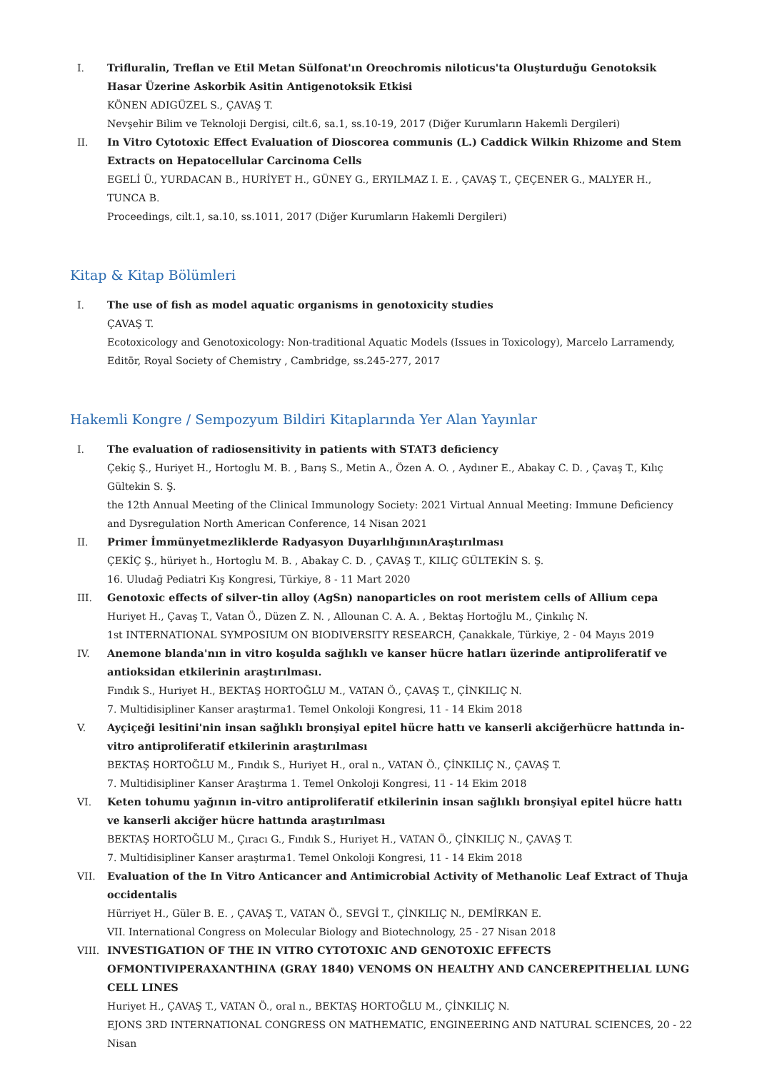I. Trifluralin, Treflan ve Etil Metan Sülfonat'ın Oreochromis niloticus'ta Oluşturduğu Genotoksik Hasar Üzerine Askorbik Asitin Antigenotoksik Etkisi
KÖNEN ADIGÜZEL S., ÇAVAŞ T.
Nevşehir Bilim ve Teknoloji Dergisi, cilt.6, sa.1, ss.10-19, 2017 (Diğer Kurumların Hakemli Dergileri)
II. In Vitro Cytotoxic Effect Evaluation of Dioscorea communis (L.) Caddick Wilkin Rhizome and Stem Extracts on Hepatocellular Carcinoma Cells
EGELİ Ü., YURDACAN B., HURİYET H., GÜNEY G., ERYILMAZ I. E. , ÇAVAŞ T., ÇEÇENER G., MALYER H., TUNCA B.
Proceedings, cilt.1, sa.10, ss.1011, 2017 (Diğer Kurumların Hakemli Dergileri)
Kitap & Kitap Bölümleri
I. The use of fish as model aquatic organisms in genotoxicity studies
ÇAVAŞ T.
Ecotoxicology and Genotoxicology: Non-traditional Aquatic Models (Issues in Toxicology), Marcelo Larramendy, Editör, Royal Society of Chemistry , Cambridge, ss.245-277, 2017
Hakemli Kongre / Sempozyum Bildiri Kitaplarında Yer Alan Yayınlar
I. The evaluation of radiosensitivity in patients with STAT3 deficiency
Çekiç Ş., Huriyet H., Hortoglu M. B. , Barış S., Metin A., Özen A. O. , Aydıner E., Abakay C. D. , Çavaş T., Kılıç Gültekin S. Ş.
the 12th Annual Meeting of the Clinical Immunology Society: 2021 Virtual Annual Meeting: Immune Deficiency and Dysregulation North American Conference, 14 Nisan 2021
II. Primer İmmünyetmezliklerde Radyasyon DuyarlılığınınAraştırılması
ÇEKİÇ Ş., hüriyet h., Hortoglu M. B. , Abakay C. D. , ÇAVAŞ T., KILIÇ GÜLTEKİN S. Ş.
16. Uludağ Pediatri Kış Kongresi, Türkiye, 8 - 11 Mart 2020
III. Genotoxic effects of silver-tin alloy (AgSn) nanoparticles on root meristem cells of Allium cepa
Huriyet H., Çavaş T., Vatan Ö., Düzen Z. N. , Allounan C. A. A. , Bektaş Hortoğlu M., Çinkılıç N.
1st INTERNATIONAL SYMPOSIUM ON BIODIVERSITY RESEARCH, Çanakkale, Türkiye, 2 - 04 Mayıs 2019
IV. Anemone blanda'nın in vitro koşulda sağlıklı ve kanser hücre hatları üzerinde antiproliferatif ve antioksidan etkilerinin araştırılması.
Fındık S., Huriyet H., BEKTAŞ HORTOĞLU M., VATAN Ö., ÇAVAŞ T., ÇİNKILIÇ N.
7. Multidisipliner Kanser araştırma1. Temel Onkoloji Kongresi, 11 - 14 Ekim 2018
V. Ayçiçeği lesitini'nin insan sağlıklı bronşiyal epitel hücre hattı ve kanserli akciğerhücre hattında in-vitro antiproliferatif etkilerinin araştırılması
BEKTAŞ HORTOĞLU M., Fındık S., Huriyet H., oral n., VATAN Ö., ÇİNKILIÇ N., ÇAVAŞ T.
7. Multidisipliner Kanser Araştırma 1. Temel Onkoloji Kongresi, 11 - 14 Ekim 2018
VI. Keten tohumu yağının in-vitro antiproliferatif etkilerinin insan sağlıklı bronşiyal epitel hücre hattı ve kanserli akciğer hücre hattında araştırılması
BEKTAŞ HORTOĞLU M., Çıracı G., Fındık S., Huriyet H., VATAN Ö., ÇİNKILIÇ N., ÇAVAŞ T.
7. Multidisipliner Kanser araştırma1. Temel Onkoloji Kongresi, 11 - 14 Ekim 2018
VII. Evaluation of the In Vitro Anticancer and Antimicrobial Activity of Methanolic Leaf Extract of Thuja occidentalis
Hürriyet H., Güler B. E. , ÇAVAŞ T., VATAN Ö., SEVGİ T., ÇİNKILIÇ N., DEMİRKAN E.
VII. International Congress on Molecular Biology and Biotechnology, 25 - 27 Nisan 2018
VIII. INVESTIGATION OF THE IN VITRO CYTOTOXIC AND GENOTOXIC EFFECTS OFMONTIVIPERAXANTHINA (GRAY 1840) VENOMS ON HEALTHY AND CANCEREPITHELIAL LUNG CELL LINES
Huriyet H., ÇAVAŞ T., VATAN Ö., oral n., BEKTAŞ HORTOĞLU M., ÇİNKILIÇ N.
EJONS 3RD INTERNATIONAL CONGRESS ON MATHEMATIC, ENGINEERING AND NATURAL SCIENCES, 20 - 22 Nisan